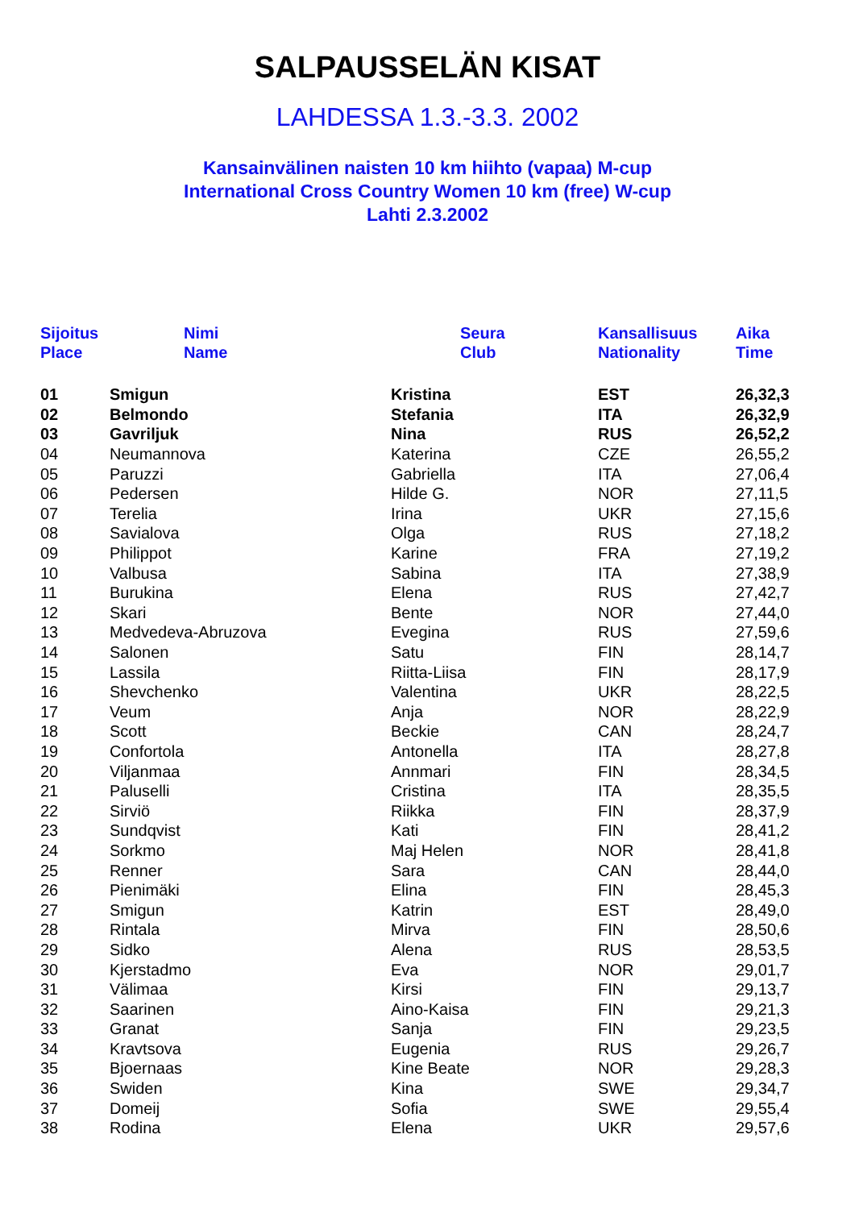SALPAUSSELÄN KISAT
LAHDESSA 1.3.-3.3. 2002
Kansainvälinen naisten 10 km hiihto (vapaa) M-cup
International Cross Country Women 10 km (free) W-cup
Lahti 2.3.2002
| Sijoitus Place | Nimi Name | Seura Club | Kansallisuus Nationality | Aika Time |
| --- | --- | --- | --- | --- |
| 01 | Smigun | Kristina | EST | 26,32,3 |
| 02 | Belmondo | Stefania | ITA | 26,32,9 |
| 03 | Gavriljuk | Nina | RUS | 26,52,2 |
| 04 | Neumannova | Katerina | CZE | 26,55,2 |
| 05 | Paruzzi | Gabriella | ITA | 27,06,4 |
| 06 | Pedersen | Hilde G. | NOR | 27,11,5 |
| 07 | Terelia | Irina | UKR | 27,15,6 |
| 08 | Savialova | Olga | RUS | 27,18,2 |
| 09 | Philippot | Karine | FRA | 27,19,2 |
| 10 | Valbusa | Sabina | ITA | 27,38,9 |
| 11 | Burukina | Elena | RUS | 27,42,7 |
| 12 | Skari | Bente | NOR | 27,44,0 |
| 13 | Medvedeva-Abruzova | Evegina | RUS | 27,59,6 |
| 14 | Salonen | Satu | FIN | 28,14,7 |
| 15 | Lassila | Riitta-Liisa | FIN | 28,17,9 |
| 16 | Shevchenko | Valentina | UKR | 28,22,5 |
| 17 | Veum | Anja | NOR | 28,22,9 |
| 18 | Scott | Beckie | CAN | 28,24,7 |
| 19 | Confortola | Antonella | ITA | 28,27,8 |
| 20 | Viljanmaa | Annmari | FIN | 28,34,5 |
| 21 | Paluselli | Cristina | ITA | 28,35,5 |
| 22 | Sirviö | Riikka | FIN | 28,37,9 |
| 23 | Sundqvist | Kati | FIN | 28,41,2 |
| 24 | Sorkmo | Maj Helen | NOR | 28,41,8 |
| 25 | Renner | Sara | CAN | 28,44,0 |
| 26 | Pienimäki | Elina | FIN | 28,45,3 |
| 27 | Smigun | Katrin | EST | 28,49,0 |
| 28 | Rintala | Mirva | FIN | 28,50,6 |
| 29 | Sidko | Alena | RUS | 28,53,5 |
| 30 | Kjerstadmo | Eva | NOR | 29,01,7 |
| 31 | Välimaa | Kirsi | FIN | 29,13,7 |
| 32 | Saarinen | Aino-Kaisa | FIN | 29,21,3 |
| 33 | Granat | Sanja | FIN | 29,23,5 |
| 34 | Kravtsova | Eugenia | RUS | 29,26,7 |
| 35 | Bjoernaas | Kine Beate | NOR | 29,28,3 |
| 36 | Swiden | Kina | SWE | 29,34,7 |
| 37 | Domeij | Sofia | SWE | 29,55,4 |
| 38 | Rodina | Elena | UKR | 29,57,6 |